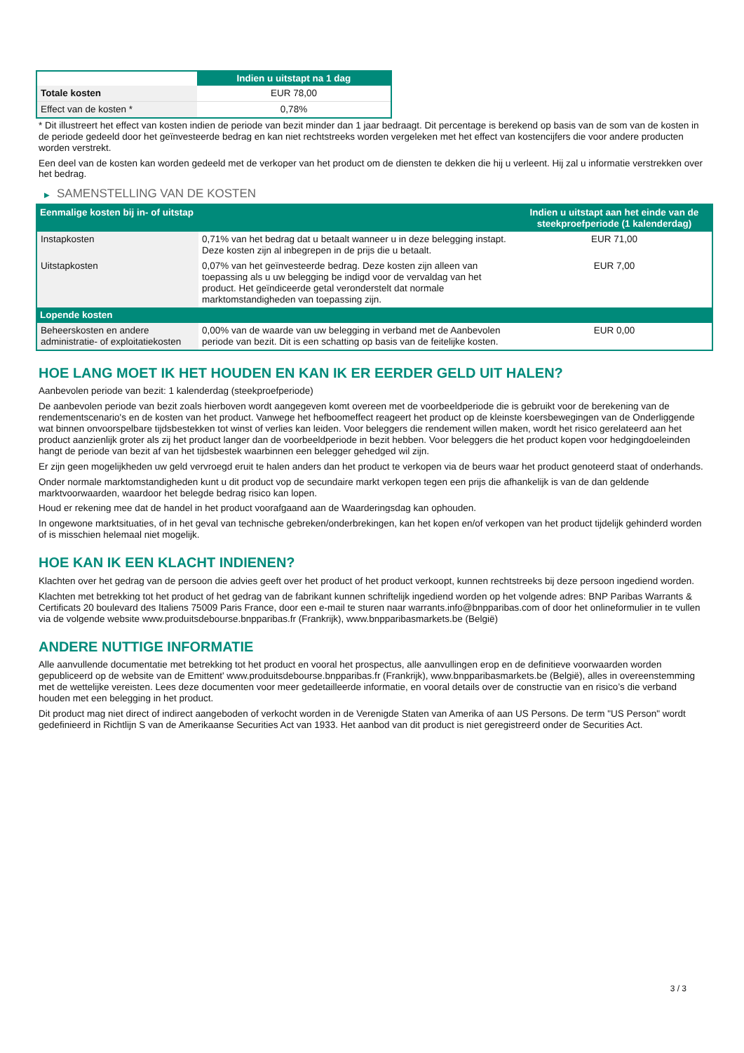| | Indien u uitstapt na 1 dag |
| --- | --- |
| Totale kosten | EUR 78,00 |
| Effect van de kosten * | 0,78% |
* Dit illustreert het effect van kosten indien de periode van bezit minder dan 1 jaar bedraagt. Dit percentage is berekend op basis van de som van de kosten in de periode gedeeld door het geïnvesteerde bedrag en kan niet rechtstreeks worden vergeleken met het effect van kostencijfers die voor andere producten worden verstrekt.
Een deel van de kosten kan worden gedeeld met de verkoper van het product om de diensten te dekken die hij u verleent. Hij zal u informatie verstrekken over het bedrag.
▶ SAMENSTELLING VAN DE KOSTEN
| Eenmalige kosten bij in- of uitstap | | Indien u uitstapt aan het einde van de steekproefperiode (1 kalenderdag) |
| --- | --- | --- |
| Instapkosten | 0,71% van het bedrag dat u betaalt wanneer u in deze belegging instapt. Deze kosten zijn al inbegrepen in de prijs die u betaalt. | EUR 71,00 |
| Uitstapkosten | 0,07% van het geïnvesteerde bedrag. Deze kosten zijn alleen van toepassing als u uw belegging be indigd voor de vervaldag van het product. Het geïndiceerde getal veronderstelt dat normale marktomstandigheden van toepassing zijn. | EUR 7,00 |
| Lopende kosten | | |
| Beheerskosten en andere administratie- of exploitatiekosten | 0,00% van de waarde van uw belegging in verband met de Aanbevolen periode van bezit. Dit is een schatting op basis van de feitelijke kosten. | EUR 0,00 |
HOE LANG MOET IK HET HOUDEN EN KAN IK ER EERDER GELD UIT HALEN?
Aanbevolen periode van bezit: 1 kalenderdag (steekproefperiode)
De aanbevolen periode van bezit zoals hierboven wordt aangegeven komt overeen met de voorbeeldperiode die is gebruikt voor de berekening van de rendementscenario's en de kosten van het product. Vanwege het hefboomeffect reageert het product op de kleinste koersbewegingen van de Onderliggende wat binnen onvoorspelbare tijdsbestekken tot winst of verlies kan leiden. Voor beleggers die rendement willen maken, wordt het risico gerelateerd aan het product aanzienlijk groter als zij het product langer dan de voorbeeldperiode in bezit hebben. Voor beleggers die het product kopen voor hedgingdoeleinden hangt de periode van bezit af van het tijdsbestek waarbinnen een belegger gehedged wil zijn.
Er zijn geen mogelijkheden uw geld vervroegd eruit te halen anders dan het product te verkopen via de beurs waar het product genoteerd staat of onderhands.
Onder normale marktomstandigheden kunt u dit product vop de secundaire markt verkopen tegen een prijs die afhankelijk is van de dan geldende marktvoorwaarden, waardoor het belegde bedrag risico kan lopen.
Houd er rekening mee dat de handel in het product voorafgaand aan de Waarderingsdag kan ophouden.
In ongewone marktsituaties, of in het geval van technische gebreken/onderbrekingen, kan het kopen en/of verkopen van het product tijdelijk gehinderd worden of is misschien helemaal niet mogelijk.
HOE KAN IK EEN KLACHT INDIENEN?
Klachten over het gedrag van de persoon die advies geeft over het product of het product verkoopt, kunnen rechtstreeks bij deze persoon ingediend worden.
Klachten met betrekking tot het product of het gedrag van de fabrikant kunnen schriftelijk ingediend worden op het volgende adres: BNP Paribas Warrants & Certificats 20 boulevard des Italiens 75009 Paris France, door een e-mail te sturen naar warrants.info@bnpparibas.com of door het onlineformulier in te vullen via de volgende website www.produitsdebourse.bnpparibas.fr (Frankrijk), www.bnpparibasmarkets.be (België)
ANDERE NUTTIGE INFORMATIE
Alle aanvullende documentatie met betrekking tot het product en vooral het prospectus, alle aanvullingen erop en de definitieve voorwaarden worden gepubliceerd op de website van de Emittent' www.produitsdebourse.bnpparibas.fr (Frankrijk), www.bnpparibasmarkets.be (België), alles in overeenstemming met de wettelijke vereisten. Lees deze documenten voor meer gedetailleerde informatie, en vooral details over de constructie van en risico’s die verband houden met een belegging in het product.
Dit product mag niet direct of indirect aangeboden of verkocht worden in de Verenigde Staten van Amerika of aan US Persons. De term "US Person" wordt gedefinieerd in Richtlijn S van de Amerikaanse Securities Act van 1933. Het aanbod van dit product is niet geregistreerd onder de Securities Act.
3 / 3